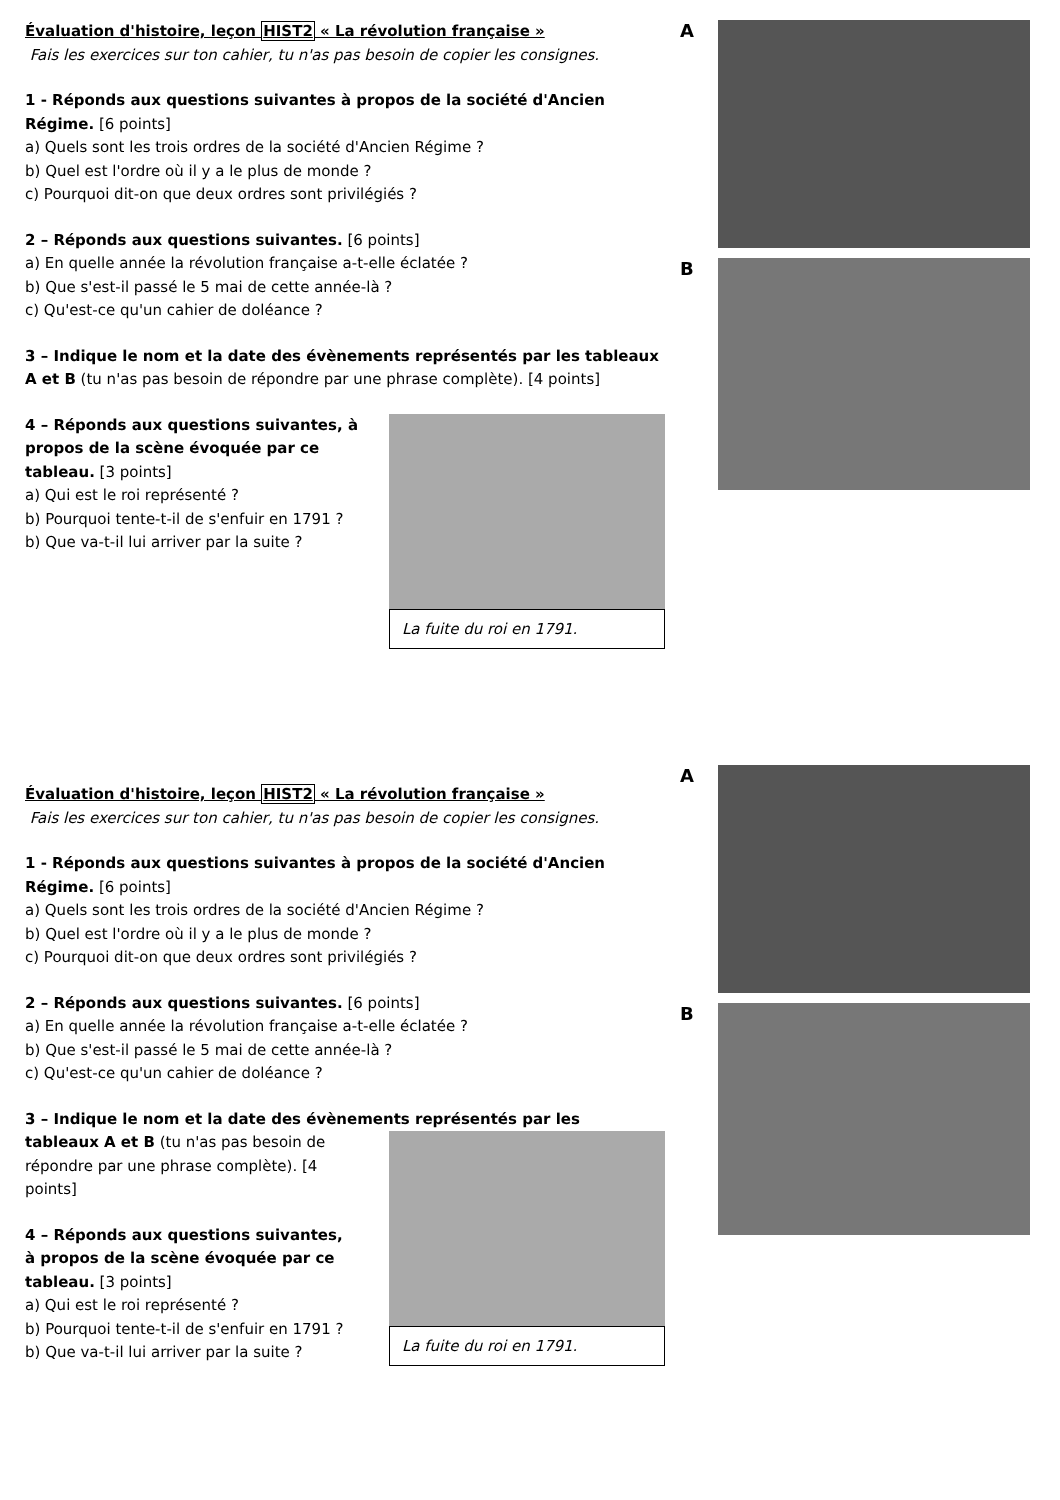Évaluation d'histoire, leçon HIST2 « La révolution française »
Fais les exercices sur ton cahier, tu n'as pas besoin de copier les consignes.
1 - Réponds aux questions suivantes à propos de la société d'Ancien Régime. [6 points]
a) Quels sont les trois ordres de la société d'Ancien Régime ?
b) Quel est l'ordre où il y a le plus de monde ?
c) Pourquoi dit-on que deux ordres sont privilégiés ?
2 – Réponds aux questions suivantes. [6 points]
a) En quelle année la révolution française a-t-elle éclatée ?
b) Que s'est-il passé le 5 mai de cette année-là ?
c) Qu'est-ce qu'un cahier de doléance ?
3 – Indique le nom et la date des évènements représentés par les tableaux A et B (tu n'as pas besoin de répondre par une phrase complète). [4 points]
4 – Réponds aux questions suivantes, à propos de la scène évoquée par ce tableau. [3 points]
a) Qui est le roi représenté ?
b) Pourquoi tente-t-il de s'enfuir en 1791 ?
b) Que va-t-il lui arriver par la suite ?
La fuite du roi en 1791.
A B
Évaluation d'histoire, leçon HIST2 « La révolution française »
Fais les exercices sur ton cahier, tu n'as pas besoin de copier les consignes.
1 - Réponds aux questions suivantes à propos de la société d'Ancien Régime. [6 points]
a) Quels sont les trois ordres de la société d'Ancien Régime ?
b) Quel est l'ordre où il y a le plus de monde ?
c) Pourquoi dit-on que deux ordres sont privilégiés ?
2 – Réponds aux questions suivantes. [6 points]
a) En quelle année la révolution française a-t-elle éclatée ?
b) Que s'est-il passé le 5 mai de cette année-là ?
c) Qu'est-ce qu'un cahier de doléance ?
3 – Indique le nom et la date des évènements représentés par les
tableaux A et B (tu n'as pas besoin de répondre par une phrase complète). [4 points]
4 – Réponds aux questions suivantes, à propos de la scène évoquée par ce tableau. [3 points]
a) Qui est le roi représenté ?
b) Pourquoi tente-t-il de s'enfuir en 1791 ?
b) Que va-t-il lui arriver par la suite ?
La fuite du roi en 1791.
A B